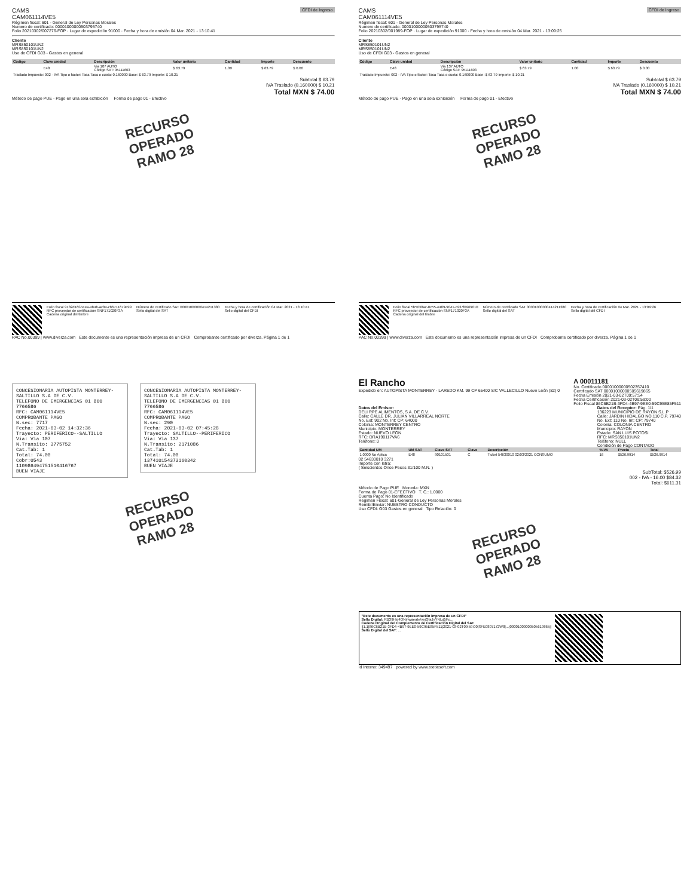CAMS
CAM061114VE5
CFDI de Ingreso
Régimen fiscal: 601 - General de Ley Personas Morales
Numero de certificado: 00001000000503795740
Folio 20210302/007276-FOP · Lugar de expedición 91000 · Fecha y hora de emisión 04 Mar. 2021 - 13:10:41
Cliente
MRS850101UN2
MRS850101UN2
Uso de CFDI G03 - Gastos en general
| Código | Clave unidad | Descripción | Valor unitario | Cantidad | Importe | Descuento |
| --- | --- | --- | --- | --- | --- | --- |
| | E48 | Via 107 AUTO Código SAT: 95111603 | $ 63.79 | 1.00 | $ 63.79 | $ 0.00 |
| Traslado Impuesto: 002 - IVA Tipo o factor: Tasa Tasa o cuota: 0.160000 Base: $ 63.79 Importe: $ 10.21 | | | | | | |
Subtotal $ 63.79
IVA Traslado (0.160000) $ 10.21
Total MXN $ 74.00
Método de pago PUE - Pago en una sola exhibición Forma de pago 01 - Efectivo
RECURSO OPERADO
RAMO 28
Folio fiscal 9182d16f-b4ea-4b4b-ac84-cb6711679e99
RFC proveedor de certificación SNF171020F3A
Cadena original del timbre
Número de certificado SAT 00001000000414211380
Sello digital del SAT
Fecha y hora de certificación 04 Mar. 2021 - 13:10:41
Sello digital del CFDI
PAC No.00399 | www.diverza.com Este documento es una representación impresa de un CFDI Comprobante certificado por diverza. Página 1 de 1
CAMS
CAM061114VE5
CFDI de Ingreso
Régimen fiscal: 601 - General de Ley Personas Morales
Numero de certificado: 00001000000503795740
Folio 20210302/001989-FOP · Lugar de expedición 91000 · Fecha y hora de emisión 04 Mar. 2021 - 13:09:25
Cliente
MRS850101UN2
MRS850101UN2
Uso de CFDI G03 - Gastos en general
| Código | Clave unidad | Descripción | Valor unitario | Cantidad | Importe | Descuento |
| --- | --- | --- | --- | --- | --- | --- |
| | E48 | Via 137 AUTO Código SAT: 95111603 | $ 63.79 | 1.00 | $ 63.79 | $ 0.00 |
| Traslado Impuesto: 002 - IVA Tipo o factor: Tasa Tasa o cuota: 0.160000 Base: $ 63.79 Importe: $ 10.21 | | | | | | |
Subtotal $ 63.79
IVA Traslado (0.160000) $ 10.21
Total MXN $ 74.00
Método de pago PUE - Pago en una sola exhibición Forma de pago 01 - Efectivo
RECURSO OPERADO
RAMO 28
Folio fiscal 5b5038ac-8c55-4489-9041-c937f0969010
RFC proveedor de certificación SNF171020F3A
Cadena original del timbre
Número de certificado SAT 00001000000414211380
Sello digital del SAT
Fecha y hora de certificación 04 Mar. 2021 - 13:09:26
Sello digital del CFDI
PAC No.00399 | www.diverza.com Este documento es una representación impresa de un CFDI Comprobante certificado por diverza. Página 1 de 1
CONCESIONARIA AUTOPISTA MONTERREY-SALTILLO S.A DE C.V.
TELEFONO DE EMERGENCIAS 01 800 7766586
RFC: CAM061114VE5
COMPROBANTE PAGO
N.sec: 7717
Fecha: 2021-03-02 14:32:36
Trayecto: PERIFERICO--SALTILLO
Via: Via 107
N.Transito: 3775752
Cat.Tab: 1
Total: 74.00
Cobr:0543
110986494751510416767
BUEN VIAJE
CONCESIONARIA AUTOPISTA MONTERREY-SALTILLO S.A DE C.V.
TELEFONO DE EMERGENCIAS 01 800 7766586
RFC: CAM061114VE5
COMPROBANTE PAGO
N.sec: 290
Fecha: 2021-03-02 07:45:28
Trayecto: SALTILLO--PERIFERICO
Via: Via 137
N.Transito: 2171086
Cat.Tab: 1
Total: 74.00
137410154373160342
BUEN VIAJE
RECURSO OPERADO
RAMO 28
El Rancho
Expedido en: AUTOPISTA MONTERREY - LAREDO KM. 99 CP 65400 S/C VALLECILLO Nuevo León (82) 0
A 00011181
No. Certificado 00001000000502357410
Certificado SAT 00001000000505619865
Fecha Emisión 2021-03-02T09:57:54
Fecha Certificación 2021-03-02T09:59:00
Folio Fiscal 86C6B21B-3FD4-4B97-9EE0-59C95E85F511
Datos del Emisor:
DELI RPE ALIMENTOS, S.A. DE C.V.
Calle: CALLE DR. JULIAN VILLARREAL NORTE
No. Ext: 902 No. Int: CP: 64000
Colonia: MONTERREY CENTRO
Municipio: MONTERREY
Estado: NUEVO LEON
RFC: DRA190117VA6
Teléfono: 0
Datos del Receptor: Pág. 1/1
136223 MUNICIPIO DE RAYON S.L.P
Calle: JARDIN HIDALGO NO.110 C.P. 79740
No. Ext: 110 No. Int: CP: 79740
Colonia: COLONIA CENTRO
Municipio: RAYON
Estado: SAN LUIS POTOSI
RFC: MRS850101UN2
Teléfono: NULL
Condición de Pago CONTADO
| Cantidad UM | UM SAT | Clave SAT | Clave | Descripción | %IVA | Precio | Total |
| --- | --- | --- | --- | --- | --- | --- | --- |
| 1.0000 No Aplica | E48 | 90101501 | C | Ticket 54630010 02/03/2021 CONSUMO | 16 | $526.9914 | $526.9914 |
02 54630010 3271
Importe con letra:
( Seiscientos Once Pesos 31/100 M.N. )
SubTotal: $526.99
002 - IVA - 16.00 $84.32
Total: $611.31
Método de Pago PUE Moneda: MXN
Forma de Pago 01-EFECTIVO T. C.: 1.0000
Cuenta Pago: No Identificado
Regimen Fiscal: 601-General de Ley Personas Morales
Remitir/Enviar: NUESTRO CONDUCTO
Uso CFDI: G03 Gastos en general Tipo Relación: 0
RECURSO OPERADO
RAMO 28
"Este documento es una representación impresa de un CFDI"
Sello Digital: RB39Hsl4GNinwaeate/vejGfaJvYNLd5Fo...
Cadena Original del Complemento de Certificación Digital del SAT
||1.1|86C6B21B-3FD4-4B97-9EE0-59C95E85F511|2021-03-02T09:59:00|SFE0807172W8|...|00001000000505619865||
Sello Digital del SAT: ...
Id Interno: 349497 powered by www.toetiesoft.com